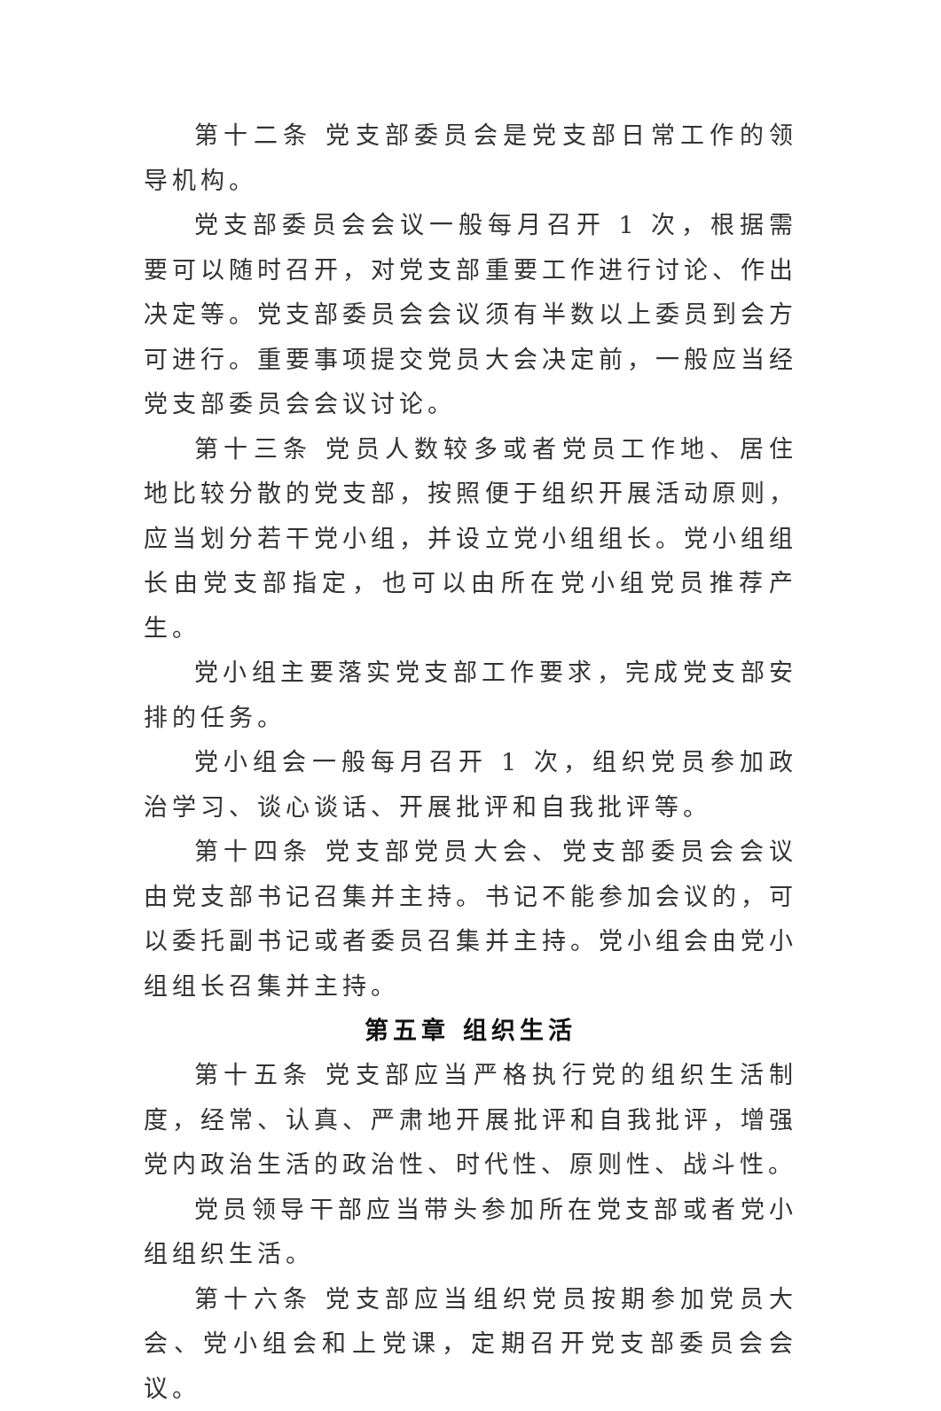第十二条 党支部委员会是党支部日常工作的领导机构。
党支部委员会会议一般每月召开 1 次，根据需要可以随时召开，对党支部重要工作进行讨论、作出决定等。党支部委员会会议须有半数以上委员到会方可进行。重要事项提交党员大会决定前，一般应当经党支部委员会会议讨论。
第十三条 党员人数较多或者党员工作地、居住地比较分散的党支部，按照便于组织开展活动原则，应当划分若干党小组，并设立党小组组长。党小组组长由党支部指定，也可以由所在党小组党员推荐产生。
党小组主要落实党支部工作要求，完成党支部安排的任务。
党小组会一般每月召开 1 次，组织党员参加政治学习、谈心谈话、开展批评和自我批评等。
第十四条 党支部党员大会、党支部委员会会议由党支部书记召集并主持。书记不能参加会议的，可以委托副书记或者委员召集并主持。党小组会由党小组组长召集并主持。
第五章 组织生活
第十五条 党支部应当严格执行党的组织生活制度，经常、认真、严肃地开展批评和自我批评，增强党内政治生活的政治性、时代性、原则性、战斗性。
党员领导干部应当带头参加所在党支部或者党小组组织生活。
第十六条 党支部应当组织党员按期参加党员大会、党小组会和上党课，定期召开党支部委员会会议。